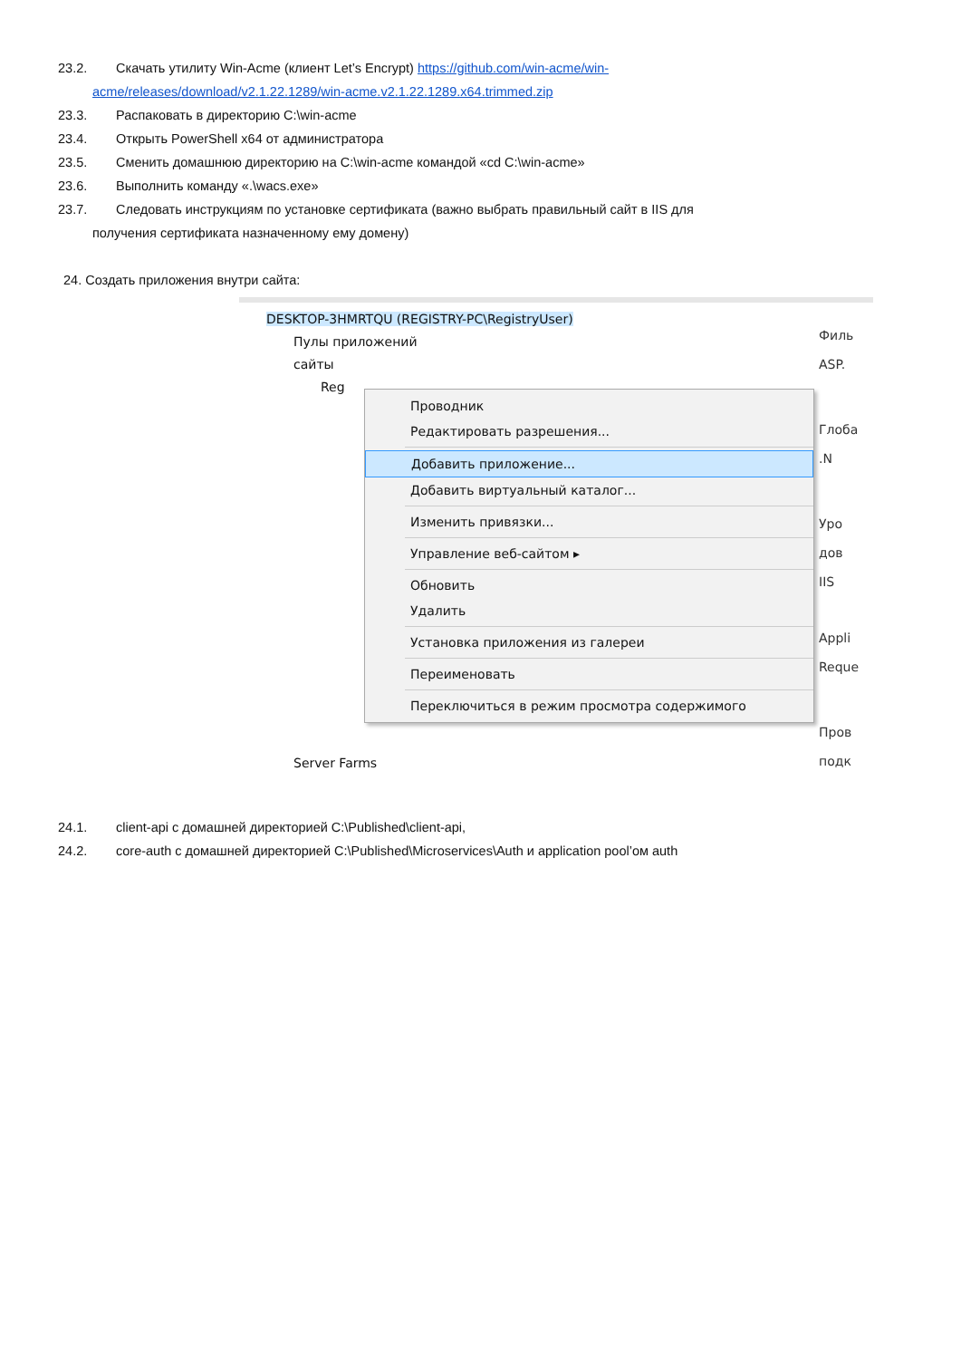23.2. Скачать утилиту Win-Acme (клиент Let’s Encrypt) https://github.com/win-acme/win-
acme/releases/download/v2.1.22.1289/win-acme.v2.1.22.1289.x64.trimmed.zip
23.3. Распаковать в директорию C:\win-acme
23.4. Открыть PowerShell x64 от администратора
23.5. Сменить домашнюю директорию на C:\win-acme командой «cd C:\win-acme»
23.6. Выполнить команду «.\wacs.exe»
23.7. Следовать инструкциям по установке сертификата (важно выбрать правильный сайт в IIS для
получения сертификата назначенному ему домену)
24. Создать приложения внутри сайта:
DESKTOP-3HMRTQU (REGISTRY-PC\RegistryUser)
Пулы приложений
сайты
Reg
Server Farms
Проводник
Редактировать разрешения...
Добавить приложение...
Добавить виртуальный каталог...
Изменить привязки...
Управление веб-сайтом ▸
Обновить
Удалить
Установка приложения из галереи
Переименовать
Переключиться в режим просмотра содержимого
Филь
ASP.
Глоба .N
Уро дов
IIS
Appli Reque
Пров подк
24.1. client-api с домашней директорией C:\Published\client-api,
24.2. core-auth с домашней директорией C:\Published\Microservices\Auth и application pool’ом auth